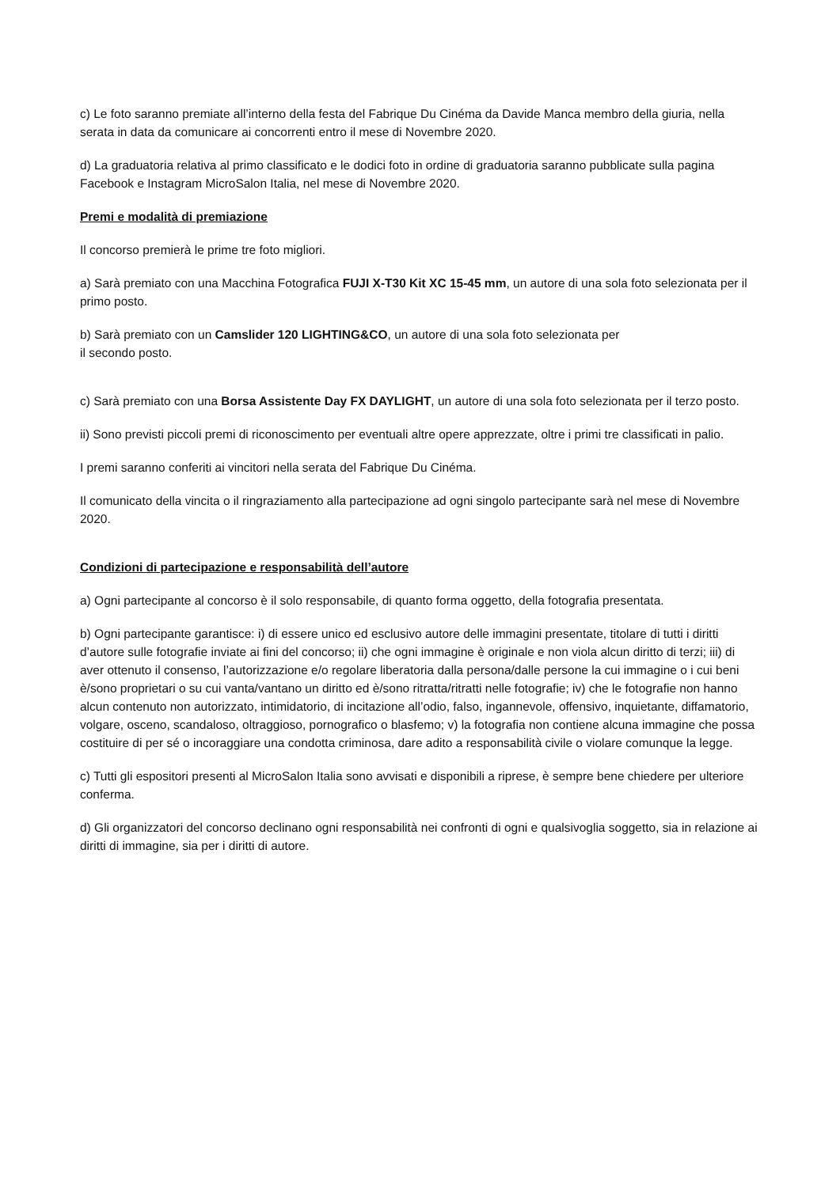c) Le foto saranno premiate all’interno della festa del Fabrique Du Cinéma da Davide Manca membro della giuria, nella serata in data da comunicare ai concorrenti entro il mese di Novembre 2020.
d) La graduatoria relativa al primo classificato e le dodici foto in ordine di graduatoria saranno pubblicate sulla pagina Facebook e Instagram MicroSalon Italia, nel mese di Novembre 2020.
Premi e modalità di premiazione
Il concorso premierà le prime tre foto migliori.
a) Sarà premiato con una Macchina Fotografica FUJI X-T30 Kit XC 15-45 mm, un autore di una sola foto selezionata per il primo posto.
b) Sarà premiato con un Camslider 120 LIGHTING&CO, un autore di una sola foto selezionata per
il secondo posto.
c) Sarà premiato con una Borsa Assistente Day FX DAYLIGHT, un autore di una sola foto selezionata per il terzo posto.
ii) Sono previsti piccoli premi di riconoscimento per eventuali altre opere apprezzate, oltre i primi tre classificati in palio.
I premi saranno conferiti ai vincitori nella serata del Fabrique Du Cinéma.
Il comunicato della vincita o il ringraziamento alla partecipazione ad ogni singolo partecipante sarà nel mese di Novembre 2020.
Condizioni di partecipazione e responsabilità dell’autore
a) Ogni partecipante al concorso è il solo responsabile, di quanto forma oggetto, della fotografia presentata.
b) Ogni partecipante garantisce: i) di essere unico ed esclusivo autore delle immagini presentate, titolare di tutti i diritti d’autore sulle fotografie inviate ai fini del concorso; ii) che ogni immagine è originale e non viola alcun diritto di terzi; iii) di aver ottenuto il consenso, l’autorizzazione e/o regolare liberatoria dalla persona/dalle persone la cui immagine o i cui beni è/sono proprietari o su cui vanta/vantano un diritto ed è/sono ritratta/ritratti nelle fotografie; iv) che le fotografie non hanno alcun contenuto non autorizzato, intimidatorio, di incitazione all’odio, falso, ingannevole, offensivo, inquietante, diffamatorio, volgare, osceno, scandaloso, oltraggioso, pornografico o blasfemo; v) la fotografia non contiene alcuna immagine che possa costituire di per sé o incoraggiare una condotta criminosa, dare adito a responsabilità civile o violare comunque la legge.
c) Tutti gli espositori presenti al MicroSalon Italia sono avvisati e disponibili a riprese, è sempre bene chiedere per ulteriore conferma.
d) Gli organizzatori del concorso declinano ogni responsabilità nei confronti di ogni e qualsivoglia soggetto, sia in relazione ai diritti di immagine, sia per i diritti di autore.